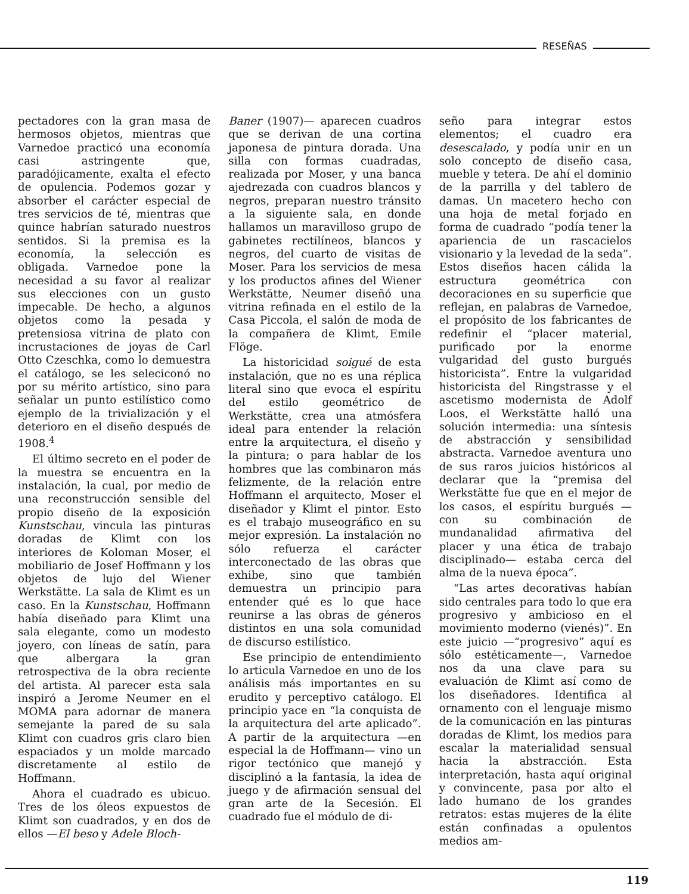RESEÑAS
pectadores con la gran masa de hermosos objetos, mientras que Varnedoe practicó una economía casi astringente que, paradójicamente, exalta el efecto de opulencia. Podemos gozar y absorber el carácter especial de tres servicios de té, mientras que quince habrían saturado nuestros sentidos. Si la premisa es la economía, la selección es obligada. Varnedoe pone la necesidad a su favor al realizar sus elecciones con un gusto impecable. De hecho, a algunos objetos como la pesada y pretensiosa vitrina de plato con incrustaciones de joyas de Carl Otto Czeschka, como lo demuestra el catálogo, se les seleciconó no por su mérito artístico, sino para señalar un punto estilístico como ejemplo de la trivialización y el deterioro en el diseño después de 1908.<sup>4</sup>
El último secreto en el poder de la muestra se encuentra en la instalación, la cual, por medio de una reconstrucción sensible del propio diseño de la exposición Kunstschau, vincula las pinturas doradas de Klimt con los interiores de Koloman Moser, el mobiliario de Josef Hoffmann y los objetos de lujo del Wiener Werkstätte. La sala de Klimt es un caso. En la Kunstschau, Hoffmann había diseñado para Klimt una sala elegante, como un modesto joyero, con líneas de satín, para que albergara la gran retrospectiva de la obra reciente del artista. Al parecer esta sala inspiró a Jerome Neumer en el MOMA para adornar de manera semejante la pared de su sala Klimt con cuadros gris claro bien espaciados y un molde marcado discretamente al estilo de Hoffmann.
Ahora el cuadrado es ubicuo. Tres de los óleos expuestos de Klimt son cuadrados, y en dos de ellos —El beso y Adele Bloch-
Baner (1907)— aparecen cuadros que se derivan de una cortina japonesa de pintura dorada. Una silla con formas cuadradas, realizada por Moser, y una banca ajedrezada con cuadros blancos y negros, preparan nuestro tránsito a la siguiente sala, en donde hallamos un maravilloso grupo de gabinetes rectilíneos, blancos y negros, del cuarto de visitas de Moser. Para los servicios de mesa y los productos afines del Wiener Werkstätte, Neumer diseñó una vitrina refinada en el estilo de la Casa Piccola, el salón de moda de la compañera de Klimt, Emile Flöge.
La historicidad soigué de esta instalación, que no es una réplica literal sino que evoca el espíritu del estilo geométrico de Werkstätte, crea una atmósfera ideal para entender la relación entre la arquitectura, el diseño y la pintura; o para hablar de los hombres que las combinaron más felizmente, de la relación entre Hoffmann el arquitecto, Moser el diseñador y Klimt el pintor. Esto es el trabajo museográfico en su mejor expresión. La instalación no sólo refuerza el carácter interconectado de las obras que exhibe, sino que también demuestra un principio para entender qué es lo que hace reunirse a las obras de géneros distintos en una sola comunidad de discurso estilístico.
Ese principio de entendimiento lo articula Varnedoe en uno de los análisis más importantes en su erudito y perceptivo catálogo. El principio yace en “la conquista de la arquitectura del arte aplicado”. A partir de la arquitectura —en especial la de Hoffmann— vino un rigor tectónico que manejó y disciplinó a la fantasía, la idea de juego y de afirmación sensual del gran arte de la Secesión. El cuadrado fue el módulo de di-
seño para integrar estos elementos; el cuadro era desescalado, y podía unir en un solo concepto de diseño casa, mueble y tetera. De ahí el dominio de la parrilla y del tablero de damas. Un macetero hecho con una hoja de metal forjado en forma de cuadrado “podía tener la apariencia de un rascacielos visionario y la levedad de la seda”. Estos diseños hacen cálida la estructura geométrica con decoraciones en su superficie que reflejan, en palabras de Varnedoe, el propósito de los fabricantes de redefinir el “placer material, purificado por la enorme vulgaridad del gusto burgués historicista”. Entre la vulgaridad historicista del Ringstrasse y el ascetismo modernista de Adolf Loos, el Werkstätte halló una solución intermedia: una síntesis de abstracción y sensibilidad abstracta. Varnedoe aventura uno de sus raros juicios históricos al declarar que la “premisa del Werkstätte fue que en el mejor de los casos, el espíritu burgués —con su combinación de mundanalidad afirmativa del placer y una ética de trabajo disciplinado— estaba cerca del alma de la nueva época”.
“Las artes decorativas habían sido centrales para todo lo que era progresivo y ambicioso en el movimiento moderno (vienés)”. En este juicio —“progresivo” aquí es sólo estéticamente—, Varnedoe nos da una clave para su evaluación de Klimt así como de los diseñadores. Identifica al ornamento con el lenguaje mismo de la comunicación en las pinturas doradas de Klimt, los medios para escalar la materialidad sensual hacia la abstracción. Esta interpretación, hasta aquí original y convincente, pasa por alto el lado humano de los grandes retratos: estas mujeres de la élite están confinadas a opulentos medios am-
119